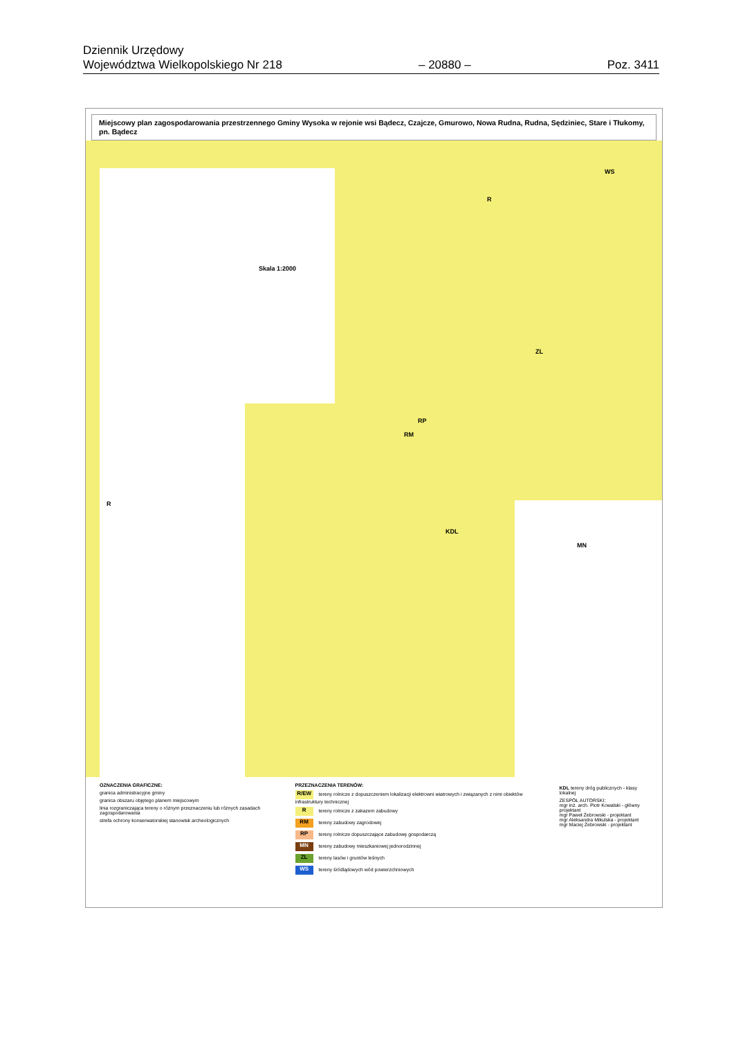Dziennik Urzędowy
Województwa Wielkopolskiego Nr 218
– 20880 –
Poz. 3411
Miejscowy plan zagospodarowania przestrzennego Gminy Wysoka w rejonie wsi Bądecz, Czajcze, Gmurowo, Nowa Rudna, Rudna, Sędziniec, Stare i Tłukomy, pn. Bądecz
Skala 1:2000
RP
RM
R
ZL
WS
KDL
MN
R
OZNACZENIA GRAFICZNE:
granica administracyjne gminy
granica obszaru objętego planem miejscowym
linia rozgraniczająca tereny o różnym przeznaczeniu lub różnych zasadach zagospodarowania
strefa ochrony konserwatorskiej stanowisk archeologicznych
PRZEZNACZENIA TERENÓW:
R/EW tereny rolnicze z dopuszczeniem lokalizacji elektrowni wiatrowych i związanych z nimi obiektów infrastruktury technicznej
Rtereny rolnicze z zakazem zabudowy
RM tereny zabudowy zagrodowej
RP tereny rolnicze dopuszczające zabudowę gospodarczą
MN tereny zabudowy mieszkaniowej jednorodzinnej
ZL tereny lasów i gruntów leśnych
WS tereny śródlądowych wód powierzchniowych
KDL tereny dróg publicznych - klasy lokalnej
ZESPÓŁ AUTORSKI:
mgr inż. arch. Piotr Kowalski - główny projektant
mgr Paweł Żebrowski - projektant
mgr Aleksandra Mikulska - projektant
mgr Maciej Żebrowski - projektant